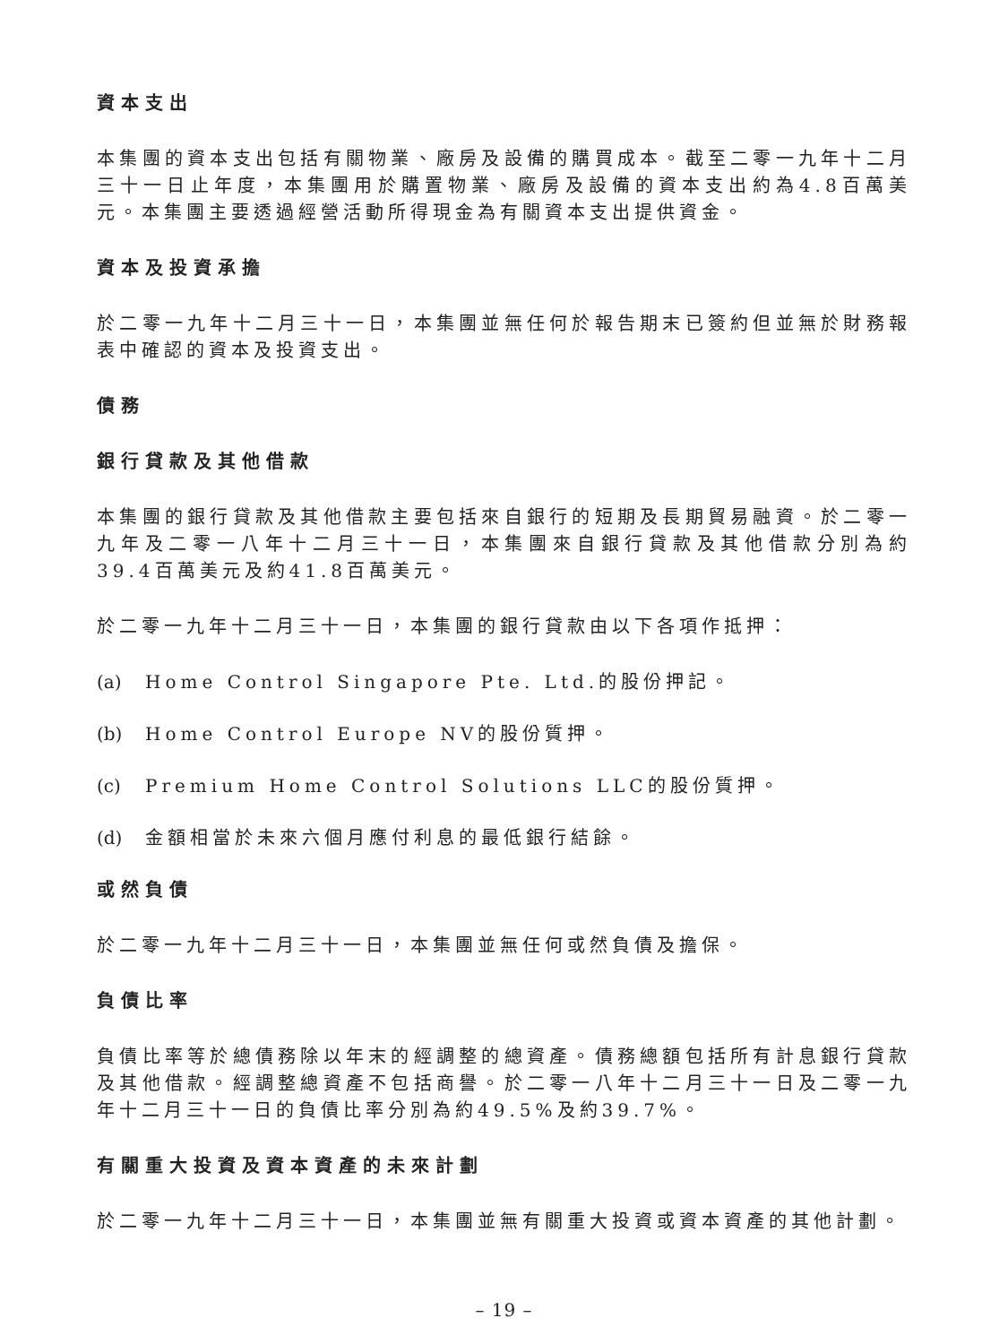資本支出
本集團的資本支出包括有關物業、廠房及設備的購買成本。截至二零一九年十二月三十一日止年度，本集團用於購置物業、廠房及設備的資本支出約為4.8百萬美元。本集團主要透過經營活動所得現金為有關資本支出提供資金。
資本及投資承擔
於二零一九年十二月三十一日，本集團並無任何於報告期末已簽約但並無於財務報表中確認的資本及投資支出。
債務
銀行貸款及其他借款
本集團的銀行貸款及其他借款主要包括來自銀行的短期及長期貿易融資。於二零一九年及二零一八年十二月三十一日，本集團來自銀行貸款及其他借款分別為約39.4百萬美元及約41.8百萬美元。
於二零一九年十二月三十一日，本集團的銀行貸款由以下各項作抵押：
(a) Home Control Singapore Pte. Ltd.的股份押記。
(b) Home Control Europe NV的股份質押。
(c) Premium Home Control Solutions LLC的股份質押。
(d) 金額相當於未來六個月應付利息的最低銀行結餘。
或然負債
於二零一九年十二月三十一日，本集團並無任何或然負債及擔保。
負債比率
負債比率等於總債務除以年末的經調整的總資產。債務總額包括所有計息銀行貸款及其他借款。經調整總資產不包括商譽。於二零一八年十二月三十一日及二零一九年十二月三十一日的負債比率分別為約49.5%及約39.7%。
有關重大投資及資本資產的未來計劃
於二零一九年十二月三十一日，本集團並無有關重大投資或資本資產的其他計劃。
– 19 –